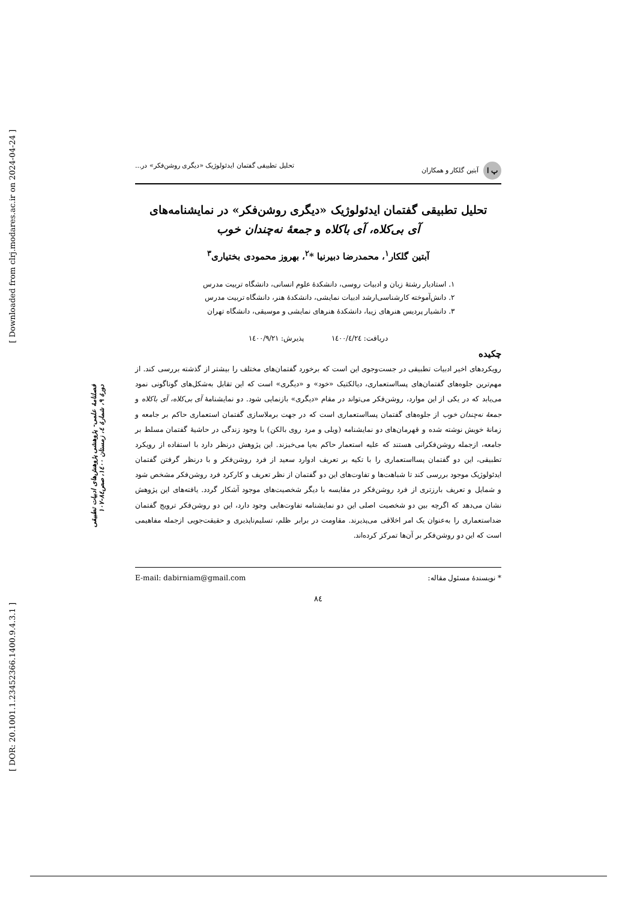[ DOR: 20.1001.1.23452366.1400.9.4.3.1 ] [ Downloaded from clrj.modares.ac.ir on 2024-04-24 ]
فصلنامهٔ علمی- پژوهشی پژوهش‌های ادبیات تطبیقی
دورهٔ ۹، شمارهٔ ٤، زمستان ۱٤۰۰، صص٨٤-۱۰۷
پ ا آبتین گلکار و همکاران تحلیل تطبیقی گفتمان ایدئولوژیک «دیگری روشن‌فکر» در...
تحلیل تطبیقی گفتمان ایدئولوژیک «دیگری روشن‌فکر» در نمایشنامه‌های
آی بی‌کلاه، آی باکلاه و جمعهٔ نه‌چندان خوب
آبتین گلکار<sup>۱</sup>، محمدرضا دبیرنیا *<sup>۲</sup>، بهروز محمودی بختیاری<sup>۳</sup>
۱. استادیار رشتهٔ زبان و ادبیات روسی، دانشکدهٔ علوم انسانی، دانشگاه تربیت مدرس
۲. دانش‌آموخته کارشناسی‌ارشد ادبیات نمایشی، دانشکدهٔ هنر، دانشگاه تربیت مدرس
۳. دانشیار پردیس هنرهای زیبا، دانشکدهٔ هنرهای نمایشی و موسیقی، دانشگاه تهران
دریافت: ۱٤۰۰/٤/۲٤ پذیرش: ۱٤۰۰/۹/۲۱
چکیده
رویکردهای اخیر ادبیات تطبیقی در جست‌وجوی این است که برخورد گفتمان‌های مختلف را بیشتر از گذشته بررسی کند. از مهم‌ترین جلوه‌های گفتمان‌های پسااستعماری، دیالکتیک «خود» و «دیگری» است که این تقابل به‌شکل‌های گوناگونی نمود می‌یابد که در یکی از این موارد، روشن‌فکر می‌تواند در مقام «دیگری» بازنمایی شود. دو نمایشنامهٔ آی بی‌کلاه، آی باکلاه و جمعهٔ نه‌چندان خوب از جلوه‌های گفتمان پسااستعماری است که در جهت برملاسازی گفتمان استعماری حاکم بر جامعه و زمانهٔ خویش نوشته شده و قهرمان‌های دو نمایشنامه (ویلی و مرد روی بالکن) با وجود زندگی در حاشیهٔ گفتمان مسلط بر جامعه، ازجمله روشن‌فکرانی هستند که علیه استعمار حاکم به‌پا می‌خیزند. این پژوهش درنظر دارد با استفاده از رویکرد تطبیقی، این دو گفتمان پسااستعماری را با تکیه بر تعریف ادوارد سعید از فرد روشن‌فکر و با درنظر گرفتن گفتمان ایدئولوژیک موجود بررسی کند تا شباهت‌ها و تفاوت‌های این دو گفتمان از نظر تعریف و کارکرد فرد روشن‌فکر مشخص شود و شمایل و تعریف بارزتری از فرد روشن‌فکر در مقایسه با دیگر شخصیت‌های موجود آشکار گردد. یافته‌های این پژوهش نشان می‌دهد که اگرچه بین دو شخصیت اصلی این دو نمایشنامه تفاوت‌هایی وجود دارد، این دو روشن‌فکر ترویج گفتمان ضداستعماری را به‌عنوان یک امر اخلاقی می‌پذیرند. مقاومت در برابر ظلم، تسلیم‌ناپذیری و حقیقت‌جویی ازجمله مفاهیمی است که این دو روشن‌فکر بر آن‌ها تمرکز کرده‌اند.
* نویسندهٔ مسئول مقاله: E-mail: dabirniam@gmail.com
٨٤